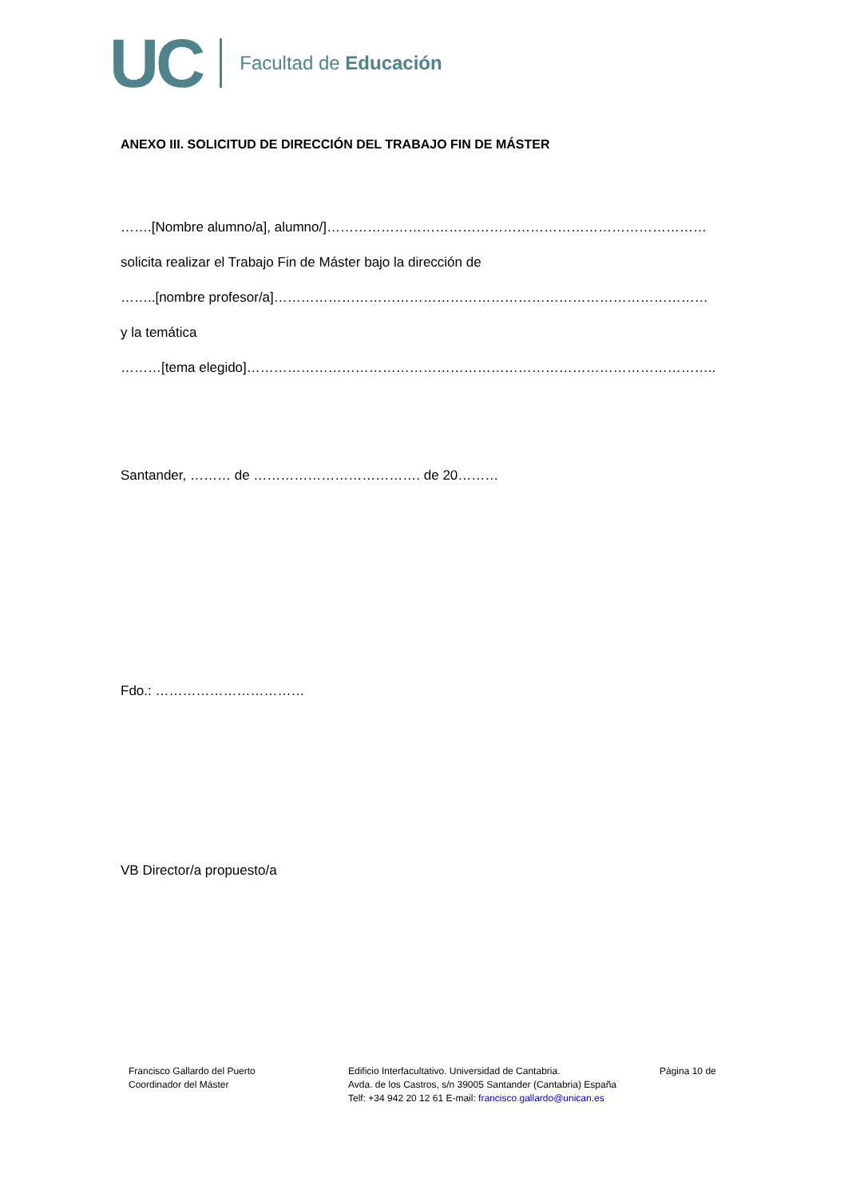UC Facultad de Educación
ANEXO III. SOLICITUD DE DIRECCIÓN DEL TRABAJO FIN DE MÁSTER
…….[Nombre alumno/a], alumno/]…………………………………………………………………………
solicita realizar el Trabajo Fin de Máster bajo la dirección de
……..[nombre profesor/a]……………………………………………………………………………………
y la temática
………[tema elegido]…………………………………………………………………………………………..
Santander, ……… de ………………………………. de 20………
Fdo.: ……………………………
VB Director/a propuesto/a
Francisco Gallardo del Puerto
Coordinador del Máster
Edificio Interfacultativo. Universidad de Cantabria.
Avda. de los Castros, s/n 39005 Santander (Cantabria) España
Telf: +34 942 20 12 61 E-mail: francisco.gallardo@unican.es
Página 10 de